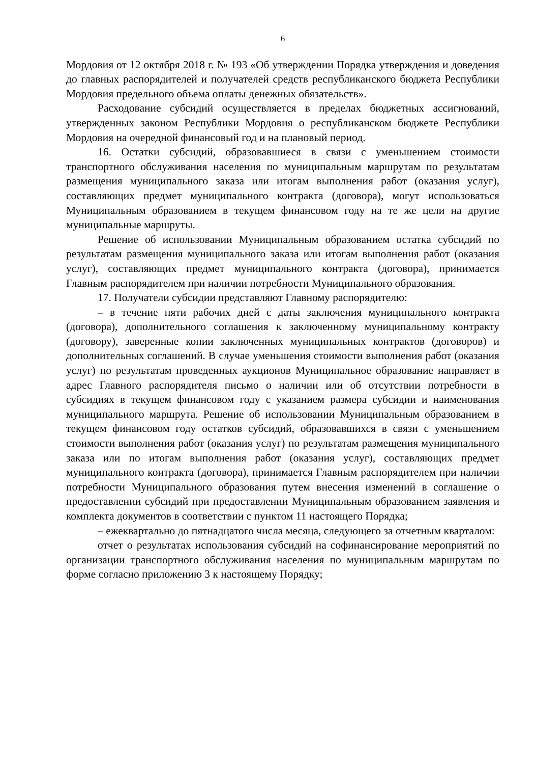6
Мордовия от 12 октября 2018 г. № 193 «Об утверждении Порядка утверждения и доведения до главных распорядителей и получателей средств республиканского бюджета Республики Мордовия предельного объема оплаты денежных обязательств».
Расходование субсидий осуществляется в пределах бюджетных ассигнований, утвержденных законом Республики Мордовия о республиканском бюджете Республики Мордовия на очередной финансовый год и на плановый период.
16. Остатки субсидий, образовавшиеся в связи с уменьшением стоимости транспортного обслуживания населения по муниципальным маршрутам по результатам размещения муниципального заказа или итогам выполнения работ (оказания услуг), составляющих предмет муниципального контракта (договора), могут использоваться Муниципальным образованием в текущем финансовом году на те же цели на другие муниципальные маршруты.
Решение об использовании Муниципальным образованием остатка субсидий по результатам размещения муниципального заказа или итогам выполнения работ (оказания услуг), составляющих предмет муниципального контракта (договора), принимается Главным распорядителем при наличии потребности Муниципального образования.
17. Получатели субсидии представляют Главному распорядителю:
– в течение пяти рабочих дней с даты заключения муниципального контракта (договора), дополнительного соглашения к заключенному муниципальному контракту (договору), заверенные копии заключенных муниципальных контрактов (договоров) и дополнительных соглашений. В случае уменьшения стоимости выполнения работ (оказания услуг) по результатам проведенных аукционов Муниципальное образование направляет в адрес Главного распорядителя письмо о наличии или об отсутствии потребности в субсидиях в текущем финансовом году с указанием размера субсидии и наименования муниципального маршрута. Решение об использовании Муниципальным образованием в текущем финансовом году остатков субсидий, образовавшихся в связи с уменьшением стоимости выполнения работ (оказания услуг) по результатам размещения муниципального заказа или по итогам выполнения работ (оказания услуг), составляющих предмет муниципального контракта (договора), принимается Главным распорядителем при наличии потребности Муниципального образования путем внесения изменений в соглашение о предоставлении субсидий при предоставлении Муниципальным образованием заявления и комплекта документов в соответствии с пунктом 11 настоящего Порядка;
– ежеквартально до пятнадцатого числа месяца, следующего за отчетным кварталом:
отчет о результатах использования субсидий на софинансирование мероприятий по организации транспортного обслуживания населения по муниципальным маршрутам по форме согласно приложению 3 к настоящему Порядку;